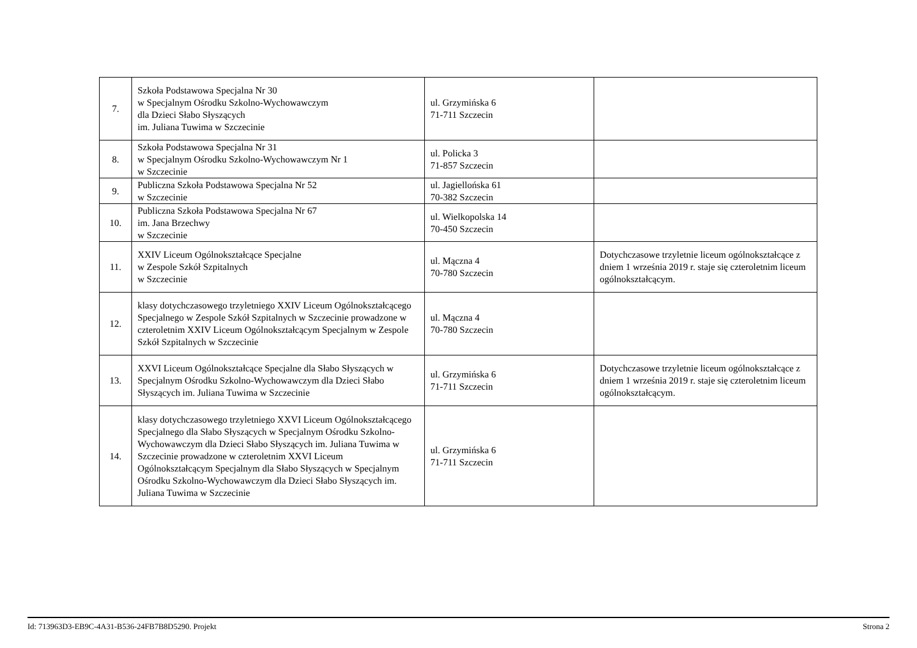| 7. | Szkoła Podstawowa Specjalna Nr 30 w Specjalnym Ośrodku Szkolno-Wychowawczym dla Dzieci Słabo Słyszących im. Juliana Tuwima w Szczecinie | ul. Grzymińska 6 71-711 Szczecin | |
| 8. | Szkoła Podstawowa Specjalna Nr 31 w Specjalnym Ośrodku Szkolno-Wychowawczym Nr 1 w Szczecinie | ul. Policka 3 71-857 Szczecin | |
| 9. | Publiczna Szkoła Podstawowa Specjalna Nr 52 w Szczecinie | ul. Jagiellońska 61 70-382 Szczecin | |
| 10. | Publiczna Szkoła Podstawowa Specjalna Nr 67 im. Jana Brzechwy w Szczecinie | ul. Wielkopolska 14 70-450 Szczecin | |
| 11. | XXIV Liceum Ogólnokształcące Specjalne w Zespole Szkół Szpitalnych w Szczecinie | ul. Mączna 4 70-780 Szczecin | Dotychczasowe trzyletnie liceum ogólnokształcące z dniem 1 września 2019 r. staje się czteroletnim liceum ogólnokształcącym. |
| 12. | klasy dotychczasowego trzyletniego XXIV Liceum Ogólnokształcącego Specjalnego w Zespole Szkół Szpitalnych w Szczecinie prowadzone w czteroletnim XXIV Liceum Ogólnokształcącym Specjalnym w Zespole Szkół Szpitalnych w Szczecinie | ul. Mączna 4 70-780 Szczecin | |
| 13. | XXVI Liceum Ogólnokształcące Specjalne dla Słabo Słyszących w Specjalnym Ośrodku Szkolno-Wychowawczym dla Dzieci Słabo Słyszących im. Juliana Tuwima w Szczecinie | ul. Grzymińska 6 71-711 Szczecin | Dotychczasowe trzyletnie liceum ogólnokształcące z dniem 1 września 2019 r. staje się czteroletnim liceum ogólnokształcącym. |
| 14. | klasy dotychczasowego trzyletniego XXVI Liceum Ogólnokształcącego Specjalnego dla Słabo Słyszących w Specjalnym Ośrodku Szkolno-Wychowawczym dla Dzieci Słabo Słyszących im. Juliana Tuwima w Szczecinie prowadzone w czteroletnim XXVI Liceum Ogólnokształcącym Specjalnym dla Słabo Słyszących w Specjalnym Ośrodku Szkolno-Wychowawczym dla Dzieci Słabo Słyszących im. Juliana Tuwima w Szczecinie | ul. Grzymińska 6 71-711 Szczecin | |
Id: 713963D3-EB9C-4A31-B536-24FB7B8D5290. Projekt Strona 2